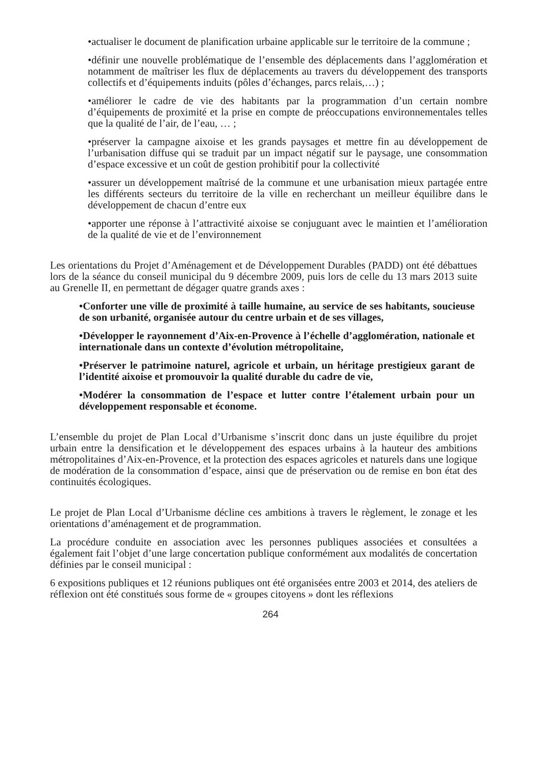•actualiser le document de planification urbaine applicable sur le territoire de la commune ;
•définir une nouvelle problématique de l’ensemble des déplacements dans l’agglomération et notamment de maîtriser les flux de déplacements au travers du développement des transports collectifs et d’équipements induits (pôles d’échanges, parcs relais,…) ;
•améliorer le cadre de vie des habitants par la programmation d’un certain nombre d’équipements de proximité et la prise en compte de préoccupations environnementales telles que la qualité de l’air, de l’eau, … ;
•préserver la campagne aixoise et les grands paysages et mettre fin au développement de l’urbanisation diffuse qui se traduit par un impact négatif sur le paysage, une consommation d’espace excessive et un coût de gestion prohibitif pour la collectivité
•assurer un développement maîtrisé de la commune et une urbanisation mieux partagée entre les différents secteurs du territoire de la ville en recherchant un meilleur équilibre dans le développement de chacun d’entre eux
•apporter une réponse à l’attractivité aixoise se conjuguant avec le maintien et l’amélioration de la qualité de vie et de l’environnement
Les orientations du Projet d’Aménagement et de Développement Durables (PADD) ont été débattues lors de la séance du conseil municipal du 9 décembre 2009, puis lors de celle du 13 mars 2013 suite au Grenelle II, en permettant de dégager quatre grands axes :
•Conforter une ville de proximité à taille humaine, au service de ses habitants, soucieuse de son urbanité, organisée autour du centre urbain et de ses villages,
•Développer le rayonnement d’Aix-en-Provence à l’échelle d’agglomération, nationale et internationale dans un contexte d’évolution métropolitaine,
•Préserver le patrimoine naturel, agricole et urbain, un héritage prestigieux garant de l’identité aixoise et promouvoir la qualité durable du cadre de vie,
•Modérer la consommation de l’espace et lutter contre l’étalement urbain pour un développement responsable et économe.
L’ensemble du projet de Plan Local d’Urbanisme s’inscrit donc dans un juste équilibre du projet urbain entre la densification et le développement des espaces urbains à la hauteur des ambitions métropolitaines d’Aix-en-Provence, et la protection des espaces agricoles et naturels dans une logique de modération de la consommation d’espace, ainsi que de préservation ou de remise en bon état des continuités écologiques.
Le projet de Plan Local d’Urbanisme décline ces ambitions à travers le règlement, le zonage et les orientations d’aménagement et de programmation.
La procédure conduite en association avec les personnes publiques associées et consultées a également fait l’objet d’une large concertation publique conformément aux modalités de concertation définies par le conseil municipal :
6 expositions publiques et 12 réunions publiques ont été organisées entre 2003 et 2014, des ateliers de réflexion ont été constitués sous forme de « groupes citoyens » dont les réflexions
264